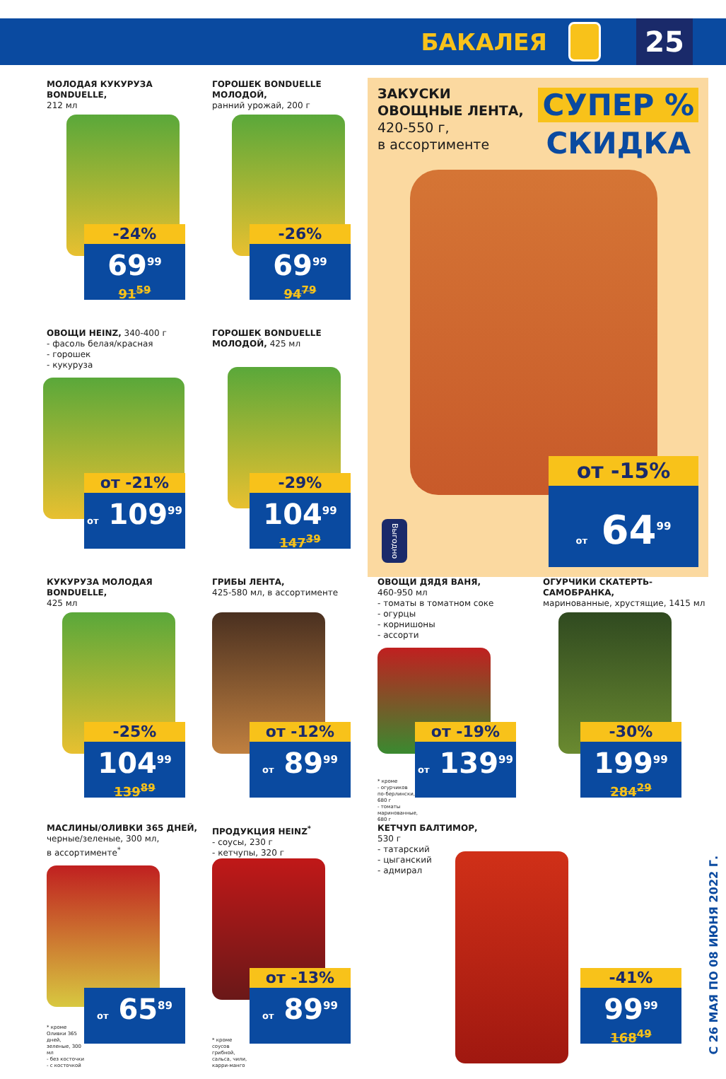БАКАЛЕЯ
25
МОЛОДАЯ КУКУРУЗА BONDUELLE,
212 мл
-24%
69<sup>99</sup>
91<sup>59</sup>
ГОРОШЕК BONDUELLE МОЛОДОЙ,
ранний урожай, 200 г
-26%
69<sup>99</sup>
94<sup>79</sup>
ЗАКУСКИ
ОВОЩНЫЕ ЛЕНТА,
420-550 г,
в ассортименте
СУПЕР %
СКИДКА
Выгодно
от -15%
от 64<sup>99</sup>
ОВОЩИ HEINZ, 340-400 г
- фасоль белая/красная
- горошек
- кукуруза
от -21%
от 109<sup>99</sup>
ГОРОШЕК BONDUELLE
МОЛОДОЙ, 425 мл
-29%
104<sup>99</sup>
147<sup>39</sup>
КУКУРУЗА МОЛОДАЯ BONDUELLE,
425 мл
-25%
104<sup>99</sup>
139<sup>89</sup>
ГРИБЫ ЛЕНТА,
425-580 мл, в ассортименте
от -12%
от 89<sup>99</sup>
ОВОЩИ ДЯДЯ ВАНЯ,
460-950 мл
- томаты в томатном соке
- огурцы
- корнишоны
- ассорти
* кроме
- огурчиков по-берлински, 680 г
- томаты маринованные, 680 г
от -19%
от 139<sup>99</sup>
ОГУРЧИКИ СКАТЕРТЬ-САМОБРАНКА,
маринованные, хрустящие, 1415 мл
-30%
199<sup>99</sup>
284<sup>29</sup>
МАСЛИНЫ/ОЛИВКИ 365 ДНЕЙ,
черные/зеленые, 300 мл,
в ассортименте<sup>*</sup>
* кроме Оливки 365 дней, зеленые, 300 мл
- без косточки
- с косточкой
от 65<sup>89</sup>
ПРОДУКЦИЯ HEINZ<sup>*</sup>
- соусы, 230 г
- кетчупы, 320 г
* кроме соусов грибной, сальса, чили, карри-манго
от -13%
от 89<sup>99</sup>
КЕТЧУП БАЛТИМОР,
530 г
- татарский
- цыганский
- адмирал
-41%
99<sup>99</sup>
168<sup>49</sup>
С 26 МАЯ ПО 08 ИЮНЯ 2022 Г.